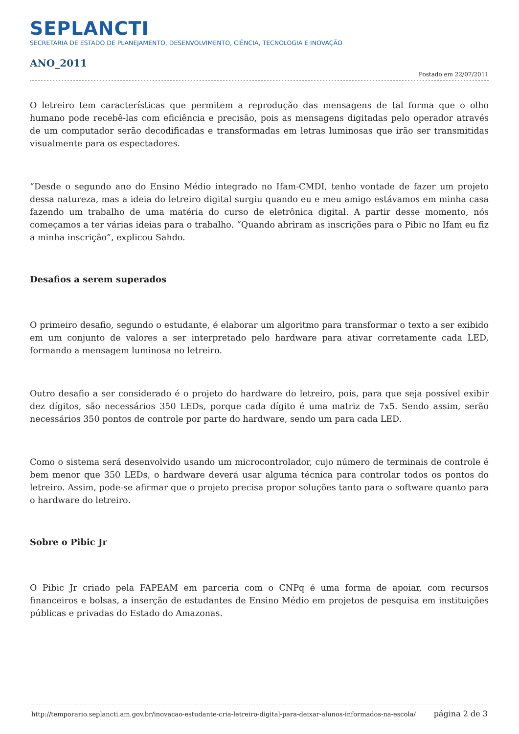SEPLANCTI
SECRETARIA DE ESTADO DE PLANEJAMENTO, DESENVOLVIMENTO, CIÊNCIA, TECNOLOGIA E INOVAÇÃO
ANO_2011
Postado em 22/07/2011
O letreiro tem características que permitem a reprodução das mensagens de tal forma que o olho humano pode recebê-las com eficiência e precisão, pois as mensagens digitadas pelo operador através de um computador serão decodificadas e transformadas em letras luminosas que irão ser transmitidas visualmente para os espectadores.
“Desde o segundo ano do Ensino Médio integrado no Ifam-CMDI, tenho vontade de fazer um projeto dessa natureza, mas a ideia do letreiro digital surgiu quando eu e meu amigo estávamos em minha casa fazendo um trabalho de uma matéria do curso de eletrônica digital. A partir desse momento, nós começamos a ter várias ideias para o trabalho. “Quando abriram as inscrições para o Pibic no Ifam eu fiz a minha inscrição”, explicou Sahdo.
Desafios a serem superados
O primeiro desafio, segundo o estudante, é elaborar um algoritmo para transformar o texto a ser exibido em um conjunto de valores a ser interpretado pelo hardware para ativar corretamente cada LED, formando a mensagem luminosa no letreiro.
Outro desafio a ser considerado é o projeto do hardware do letreiro, pois, para que seja possível exibir dez dígitos, são necessários 350 LEDs, porque cada dígito é uma matriz de 7x5. Sendo assim, serão necessários 350 pontos de controle por parte do hardware, sendo um para cada LED.
Como o sistema será desenvolvido usando um microcontrolador, cujo número de terminais de controle é bem menor que 350 LEDs, o hardware deverá usar alguma técnica para controlar todos os pontos do letreiro. Assim, pode-se afirmar que o projeto precisa propor soluções tanto para o software quanto para o hardware do letreiro.
Sobre o Pibic Jr
O Pibic Jr criado pela FAPEAM em parceria com o CNPq é uma forma de apoiar, com recursos financeiros e bolsas, a inserção de estudantes de Ensino Médio em projetos de pesquisa em instituições públicas e privadas do Estado do Amazonas.
http://temporario.seplancti.am.gov.br/inovacao-estudante-cria-letreiro-digital-para-deixar-alunos-informados-na-escola/ página 2 de 3